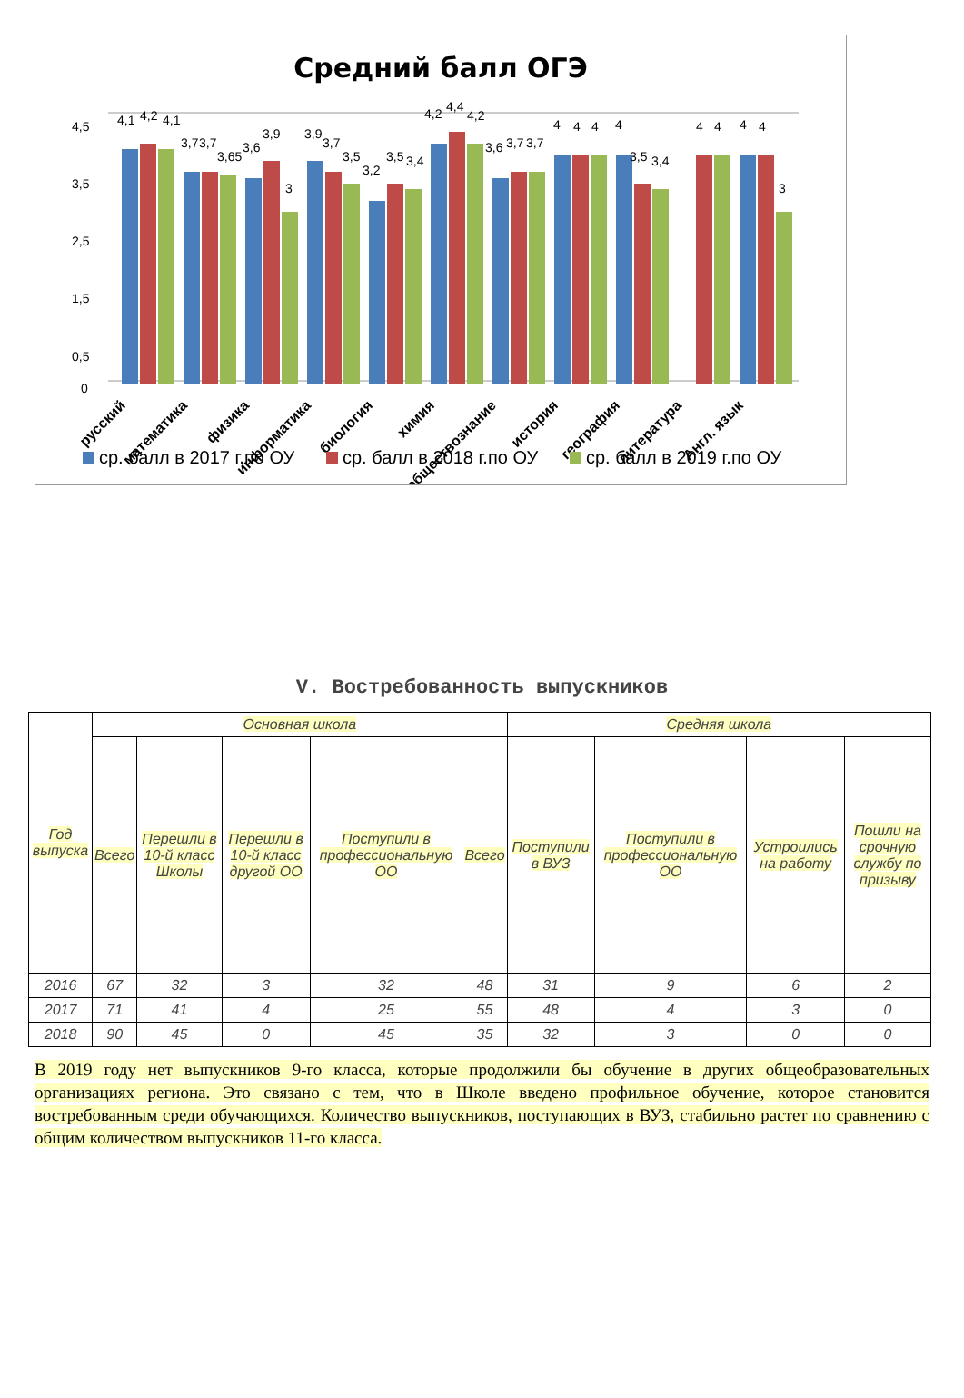Средний балл ОГЭ
4,5
3,5
2,5
1,5
0,5
0
4,1
4,2
4,1
3,7
3,7
3,65
3,6
3,9
3
3,9
3,7
3,5
3,2
3,5
3,4
4,2
4,4
4,2
3,6
3,7
3,7
4
4
4
4
3,5
3,4
4
4
4
4
3
русский
математика
физика
информатика
биология
химия
обществознание
история
география
литература
Англ. язык
ср. балл в 2017 г.по ОУ
ср. балл в 2018 г.по ОУ
ср. балл в 2019 г.по ОУ
V. Востребованность выпускников
| Год выпуска | Основная школа | | | | | Средняя школа | | | |
| --- | --- | --- | --- | --- | --- | --- | --- | --- | --- |
| | Всего | Перешли в 10-й класс Школы | Перешли в 10-й класс другой ОО | Поступили в профессиональную ОО | Всего | Поступили в ВУЗ | Поступили в профессиональную ОО | Устроились на работу | Пошли на срочную службу по призыву |
| 2016 | 67 | 32 | 3 | 32 | 48 | 31 | 9 | 6 | 2 |
| 2017 | 71 | 41 | 4 | 25 | 55 | 48 | 4 | 3 | 0 |
| 2018 | 90 | 45 | 0 | 45 | 35 | 32 | 3 | 0 | 0 |
В 2019 году нет выпускников 9-го класса, которые продолжили бы обучение в других общеобразовательных организациях региона. Это связано с тем, что в Школе введено профильное обучение, которое становится востребованным среди обучающихся. Количество выпускников, поступающих в ВУЗ, стабильно растет по сравнению с общим количеством выпускников 11-го класса.